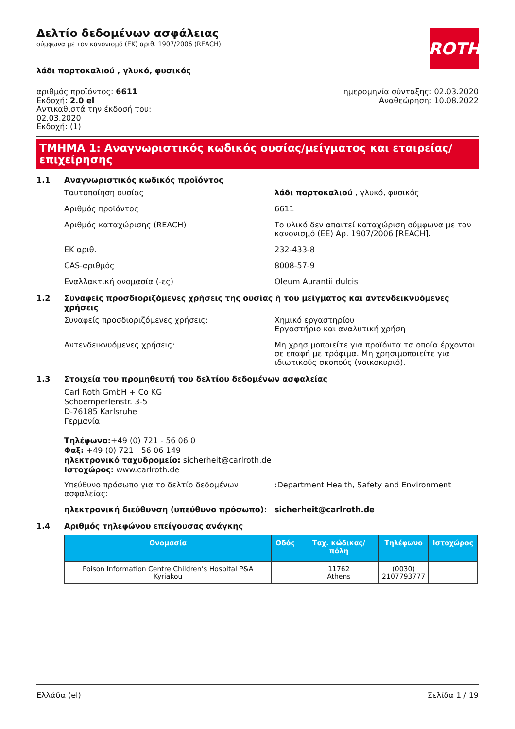Δελτίο δεδομένων ασφάλειας
σύμφωνα με τον κανονισμό (ΕΚ) αριθ. 1907/2006 (REACH)
ROTH
λάδι πορτοκαλιού , γλυκό, φυσικός
αριθμός προϊόντος: 6611
Εκδοχή: 2.0 el
Αντικαθιστά την έκδοσή του:
02.03.2020
Εκδοχή: (1)
ημερομηνία σύνταξης: 02.03.2020
Αναθεώρηση: 10.08.2022
ΤΜΗΜΑ 1: Αναγνωριστικός κωδικός ουσίας/μείγματος και εταιρείας/ επιχείρησης
1.1 Αναγνωριστικός κωδικός προϊόντος
Ταυτοποίηση ουσίας λάδι πορτοκαλιού , γλυκό, φυσικός
Αριθμός προϊόντος 6611
Αριθμός καταχώρισης (REACH) Το υλικό δεν απαιτεί καταχώριση σύμφωνα με τον κανονισμό (ΕΕ) Αρ. 1907/2006 [REACH].
ΕΚ αριθ. 232-433-8
CAS-αριθμός 8008-57-9
Εναλλακτική ονομασία (-ες) Oleum Aurantii dulcis
1.2 Συναφείς προσδιοριζόμενες χρήσεις της ουσίας ή του μείγματος και αντενδεικνυόμενες χρήσεις
Συναφείς προσδιοριζόμενες χρήσεις: Χημικό εργαστηρίου
Εργαστήριο και αναλυτική χρήση
Αντενδεικνυόμενες χρήσεις: Μη χρησιμοποιείτε για προϊόντα τα οποία έρχο­νται σε επαφή με τρόφιμα. Μη χρησιμοποιείτε για ιδιωτικούς σκοπούς (νοικοκυριό).
1.3 Στοιχεία του προμηθευτή του δελτίου δεδομένων ασφαλείας
Carl Roth GmbH + Co KG
Schoemperlenstr. 3-5
D-76185 Karlsruhe
Γερμανία
Τηλέφωνο:+49 (0) 721 - 56 06 0
Φαξ: +49 (0) 721 - 56 06 149
ηλεκτρονικό ταχυδρομείο: sicherheit@carlroth.de
Ιστοχώρος: www.carlroth.de
Υπεύθυνο πρόσωπο για το δελτίο δεδομένων ασφαλείας:
:Department Health, Safety and Environment
ηλεκτρονική διεύθυνση (υπεύθυνο πρόσωπο): sicherheit@carlroth.de
1.4 Αριθμός τηλεφώνου επείγουσας ανάγκης
| Ονομασία | Οδός | Ταχ. κώδι­κας/πόλη | Τηλέφωνο | Ιστοχώρος |
| --- | --- | --- | --- | --- |
| Poison Information Centre Children’s Hospital P&A Kyriakou | | 11762 Athens | (0030) 2107793777 | |
Ελλάδα (el) Σελίδα 1 / 19